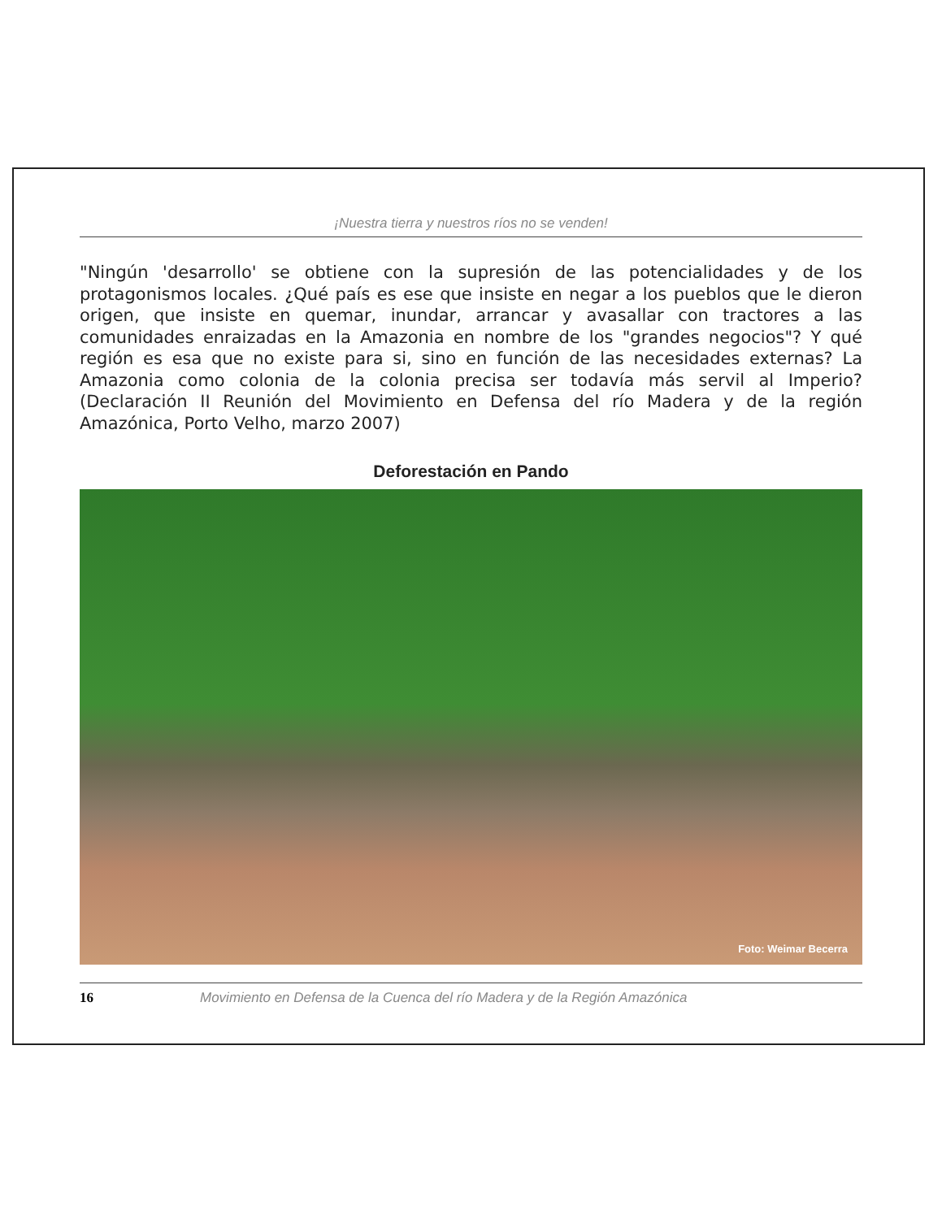¡Nuestra tierra y nuestros ríos no se venden!
"Ningún 'desarrollo' se obtiene con la supresión de las potencialidades y de los protagonismos locales. ¿Qué país es ese que insiste en negar a los pueblos que le dieron origen, que insiste en quemar, inundar, arrancar y avasallar con tractores a las comunidades enraizadas en la Amazonia en nombre de los "grandes negocios"? Y qué región es esa que no existe para si, sino en función de las necesidades externas? La Amazonia como colonia de la colonia precisa ser todavía más servil al Imperio? (Declaración II Reunión del Movimiento en Defensa del río Madera y de la región Amazónica, Porto Velho, marzo 2007)
Deforestación en Pando
Foto: Weimar Becerra
16 Movimiento en Defensa de la Cuenca del río Madera y de la Región Amazónica